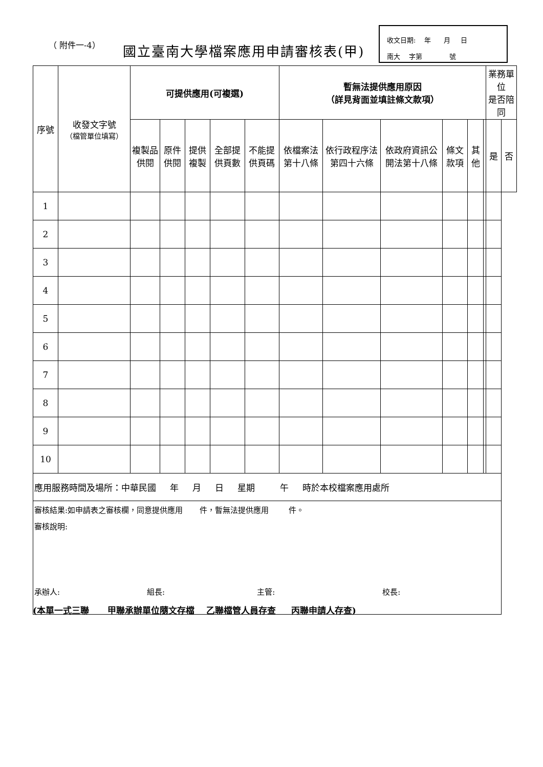（ 附件一-4） 國立臺南大學檔案應用申請審核表(甲)
收文日期: 年 月 日
南大 字第 號
| 序號 | 收發文字號 （檔管單位填寫） | 可提供應用(可複選) | | | | | 暫無法提供應用原因 （詳見背面並填註條文款項） | | | | | | 業務單位 是否陪同 | |
| --- | --- | --- | --- | --- | --- | --- | --- | --- | --- | --- | --- | --- | --- | --- |
| | | 複製品供閱 | 原件供閱 | 提供複製 | 全部提供頁數 | 不能提供頁碼 | 依檔案法第十八條 | 依行政程序法第四十六條 | 依政府資訊公開法第十八條 | 條文款項 | 其他 | | 是 | 否 |
| 1 | | | | | | | | | | | | | | |
| 2 | | | | | | | | | | | | | | |
| 3 | | | | | | | | | | | | | | |
| 4 | | | | | | | | | | | | | | |
| 5 | | | | | | | | | | | | | | |
| 6 | | | | | | | | | | | | | | |
| 7 | | | | | | | | | | | | | | |
| 8 | | | | | | | | | | | | | | |
| 9 | | | | | | | | | | | | | | |
| 10 | | | | | | | | | | | | | | |
| 應用服務時間及場所：中華民國 年 月 日 星期 午 時於本校檔案應用處所 | | | | | | | | | | | | | | |
| 審核結果:如申請表之審核欄，同意提供應用 件，暫無法提供應用 件。 審核說明: 承辦人: 組長: 主管: 校長: | | | | | | | | | | | | | | |
(本單一式三聯 甲聯承辦單位隨文存檔 乙聯檔管人員存查 丙聯申請人存查)